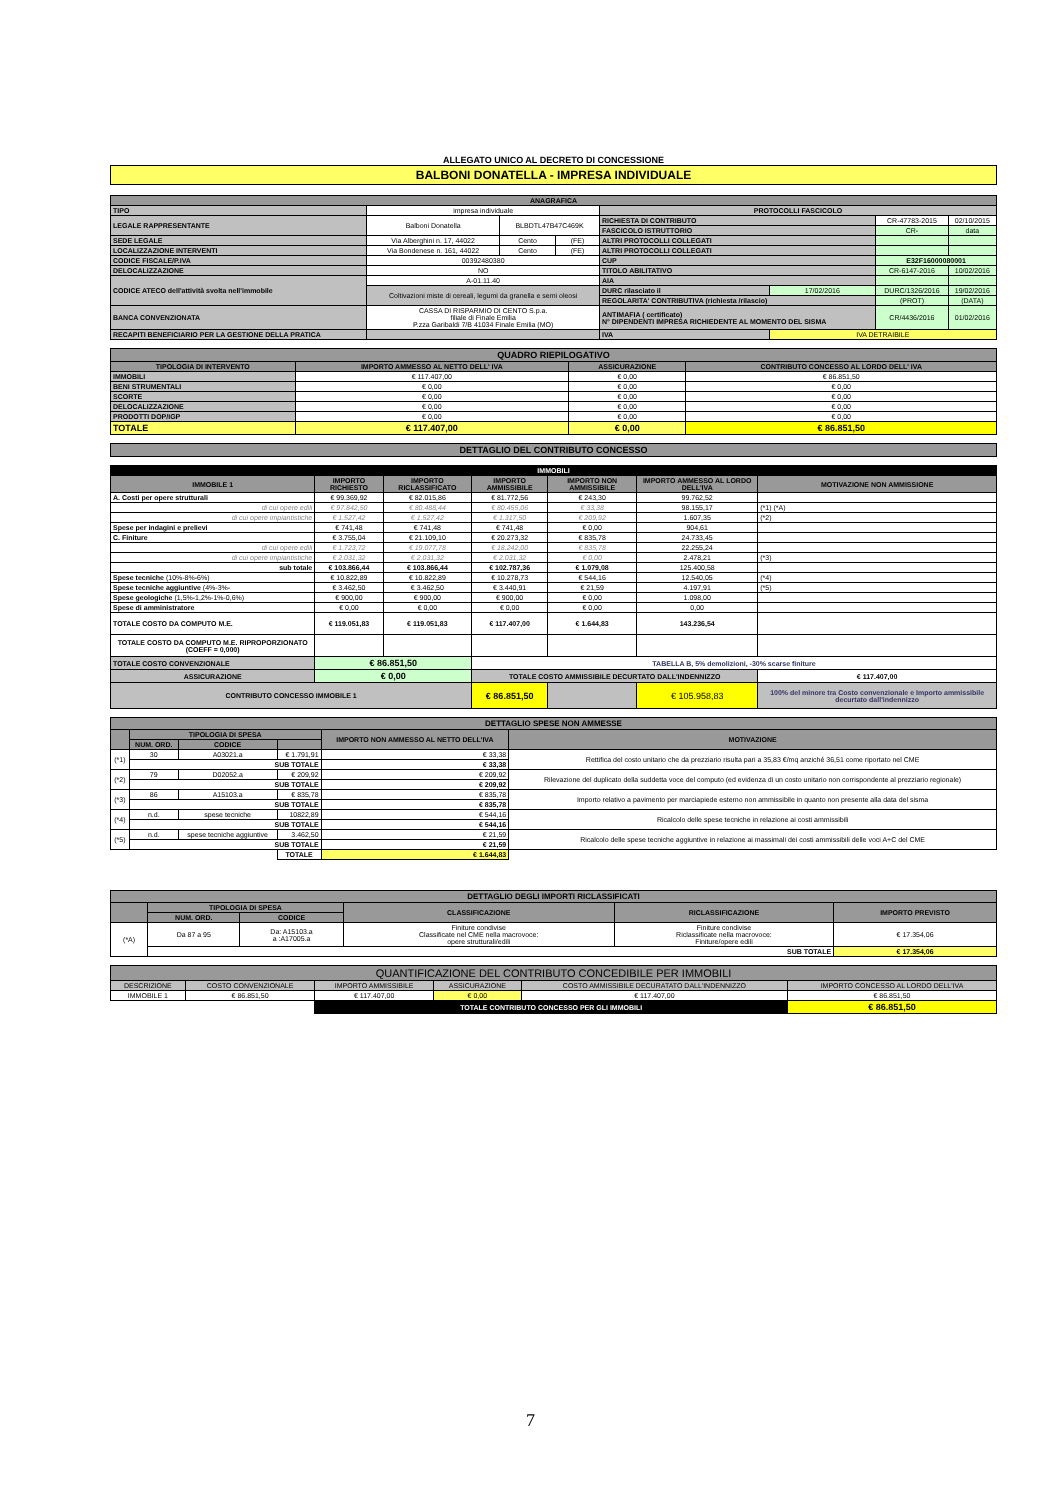ALLEGATO UNICO AL DECRETO DI CONCESSIONE
BALBONI DONATELLA - IMPRESA INDIVIDUALE
| ANAGRAFICA | | | | | | | |
| --- | --- | --- | --- | --- | --- | --- | --- |
| TIPO | impresa individuale | | | PROTOCOLLI FASCICOLO | | | |
| LEGALE RAPPRESENTANTE | Balboni Donatella | BLBDTL47B47C469K | | RICHIESTA DI CONTRIBUTO | | CR-47783-2015 | 02/10/2015 |
| | | | | FASCICOLO ISTRUTTORIO | | CR- | data |
| SEDE LEGALE | Via Alberghini n. 17, 44022 | Cento | (FE) | ALTRI PROTOCOLLI COLLEGATI | | | |
| LOCALIZZAZIONE INTERVENTI | Via Bondenese n. 161, 44022 | Cento | (FE) | ALTRI PROTOCOLLI COLLEGATI | | | |
| CODICE FISCALE/P.IVA | 00392480380 | | | CUP | | E32F16000080001 | |
| DELOCALIZZAZIONE | NO | | | TITOLO ABILITATIVO | | CR-6147-2016 | 10/02/2016 |
| CODICE ATECO dell'attività svolta nell'immobile | A-01.11.40 | | | AIA | | | |
| | Coltivazioni miste di cereali, legumi da granella e semi oleosi | | | DURC rilasciato il | 17/02/2016 | DURC/1326/2016 | 19/02/2016 |
| | | | | REGOLARITA' CONTRIBUTIVA (richiesta /rilascio) | | (PROT) | (DATA) |
| BANCA CONVENZIONATA | CASSA DI RISPARMIO DI CENTO S.p.a. filiale di Finale Emilia P.zza Garibaldi 7/B 41034 Finale Emilia (MO) | | | ANTIMAFIA ( certificato) N° DIPENDENTI IMPRESA RICHIEDENTE AL MOMENTO DEL SISMA | | CR/4436/2016 | 01/02/2016 |
| RECAPITI BENEFICIARIO PER LA GESTIONE DELLA PRATICA | | | | IVA | IVA DETRAIBILE | | |
| QUADRO RIEPILOGATIVO | | | |
| --- | --- | --- | --- |
| TIPOLOGIA DI INTERVENTO | IMPORTO AMMESSO AL NETTO DELL' IVA | ASSICURAZIONE | CONTRIBUTO CONCESSO AL LORDO DELL' IVA |
| IMMOBILI | € 117.407,00 | € 0,00 | € 86.851,50 |
| BENI STRUMENTALI | € 0,00 | € 0,00 | € 0,00 |
| SCORTE | € 0,00 | € 0,00 | € 0,00 |
| DELOCALIZZAZIONE | € 0,00 | € 0,00 | € 0,00 |
| PRODOTTI DOP/IGP | € 0,00 | € 0,00 | € 0,00 |
| TOTALE | € 117.407,00 | € 0,00 | € 86.851,50 |
| DETTAGLIO DEL CONTRIBUTO CONCESSO |
| --- |
| IMMOBILI | | | | | | |
| IMMOBILE 1 | IMPORTO RICHIESTO | IMPORTO RICLASSIFICATO | IMPORTO AMMISSIBILE | IMPORTO NON AMMISSIBILE | IMPORTO AMMESSO AL LORDO DELL'IVA | MOTIVAZIONE NON AMMISSIONE |
| A. Costi per opere strutturali | € 99.369,92 | € 82.015,86 | € 81.772,56 | € 243,30 | 99.762,52 | |
| di cui opere edili | € 97.842,50 | € 80.488,44 | € 80.455,06 | € 33,38 | 98.155,17 | (*1) (*A) |
| di cui opere impiantistiche | € 1.527,42 | € 1.527,42 | € 1.317,50 | € 209,92 | 1.607,35 | (*2) |
| Spese per indagini e prelievi | € 741,48 | € 741,48 | € 741,48 | € 0,00 | 904,61 | |
| C. Finiture | € 3.755,04 | € 21.109,10 | € 20.273,32 | € 835,78 | 24.733,45 | |
| di cui opere edili | € 1.723,72 | € 19.077,78 | € 18.242,00 | € 835,78 | 22.255,24 | |
| di cui opere impiantistiche | € 2.031,32 | € 2.031,32 | € 2.031,32 | € 0,00 | 2.478,21 | (*3) |
| sub totale | € 103.866,44 | € 103.866,44 | € 102.787,36 | € 1.079,08 | 125.400,58 | |
| Spese tecniche (10%-8%-6%) | € 10.822,89 | € 10.822,89 | € 10.278,73 | € 544,16 | 12.540,05 | (*4) |
| Spese tecniche aggiuntive (4%-3%- | € 3.462,50 | € 3.462,50 | € 3.440,91 | € 21,59 | 4.197,91 | (*5) |
| Spese geologiche (1,5%-1,2%-1%-0,6%) | € 900,00 | € 900,00 | € 900,00 | € 0,00 | 1.098,00 | |
| Spese di amministratore | € 0,00 | € 0,00 | € 0,00 | € 0,00 | 0,00 | |
| TOTALE COSTO DA COMPUTO M.E. | € 119.051,83 | € 119.051,83 | € 117.407,00 | € 1.644,83 | 143.236,54 | |
| TOTALE COSTO DA COMPUTO M.E. RIPROPORZIONATO (COEFF = 0,000) | | | | | | |
| TOTALE COSTO CONVENZIONALE | € 86.851,50 | | TABELLA B, 5% demolizioni, -30% scarse finiture | | | |
| ASSICURAZIONE | € 0,00 | | TOTALE COSTO AMMISSIBILE DECURTATO DALL'INDENNIZZO | | | € 117.407,00 |
| CONTRIBUTO CONCESSO IMMOBILE 1 | | | € 86.851,50 | | € 105.958,83 | 100% del minore tra Costo convenzionale e Importo ammissibile decurtato dall'indennizzo |
| DETTAGLIO SPESE NON AMMESSE | | | | | |
| --- | --- | --- | --- | --- | --- |
| | TIPOLOGIA DI SPESA | | | IMPORTO NON AMMESSO AL NETTO DELL'IVA | MOTIVAZIONE |
| | NUM. ORD. | CODICE | | | |
| (*1) | 30 | A03021.a | € 1.791,91 | € 33,38 | Rettifica del costo unitario che da prezziario risulta pari a 35,83 €/mq anziché 36,51 come riportato nel CME |
| | SUB TOTALE | | | € 33,38 | |
| (*2) | 79 | D02052.a | € 209,92 | € 209,92 | Rilevazione del duplicato della suddetta voce del computo (ed evidenza di un costo unitario non corrispondente al prezziario regionale) |
| | SUB TOTALE | | | € 209,92 | |
| (*3) | 86 | A15103.a | € 835,78 | € 835,78 | Importo relativo a pavimento per marciapiede esterno non ammissibile in quanto non presente alla data del sisma |
| | SUB TOTALE | | | € 835,78 | |
| (*4) | n.d. | spese tecniche | 10822,89 | € 544,16 | Ricalcolo delle spese tecniche in relazione ai costi ammissibili |
| | SUB TOTALE | | | € 544,16 | |
| (*5) | n.d. | spese tecniche aggiuntive | 3.462,50 | € 21,59 | Ricalcolo delle spese tecniche aggiuntive in relazione ai massimali dei costi ammissibili delle voci A+C del CME |
| | SUB TOTALE | | | € 21,59 | |
| | | | TOTALE | € 1.644,83 | |
| DETTAGLIO DEGLI IMPORTI RICLASSIFICATI | | | | | |
| --- | --- | --- | --- | --- | --- |
| | TIPOLOGIA DI SPESA | | CLASSIFICAZIONE | RICLASSIFICAZIONE | IMPORTO PREVISTO |
| | NUM. ORD. | CODICE | | | |
| (*A) | Da 87 a 95 | Da: A15103.a a :A17005.a | Finiture condivise Classificate nel CME nella macrovoce: opere strutturali/edili | Finiture condivise Riclassificate nella macrovoce: Finiture/opere edili | € 17.354,06 |
| | SUB TOTALE | | | | € 17.354,06 |
| QUANTIFICAZIONE DEL CONTRIBUTO CONCEDIBILE PER IMMOBILI | | | | | |
| --- | --- | --- | --- | --- | --- |
| DESCRIZIONE | COSTO CONVENZIONALE | IMPORTO AMMISSIBILE | ASSICURAZIONE | COSTO AMMISSIBILE DECURATATO DALL'INDENNIZZO | IMPORTO CONCESSO AL LORDO DELL'IVA |
| IMMOBILE 1 | € 86.851,50 | € 117.407,00 | € 0,00 | € 117.407,00 | € 86.851,50 |
| | | TOTALE CONTRIBUTO CONCESSO PER GLI IMMOBILI | | | € 86.851,50 |
7